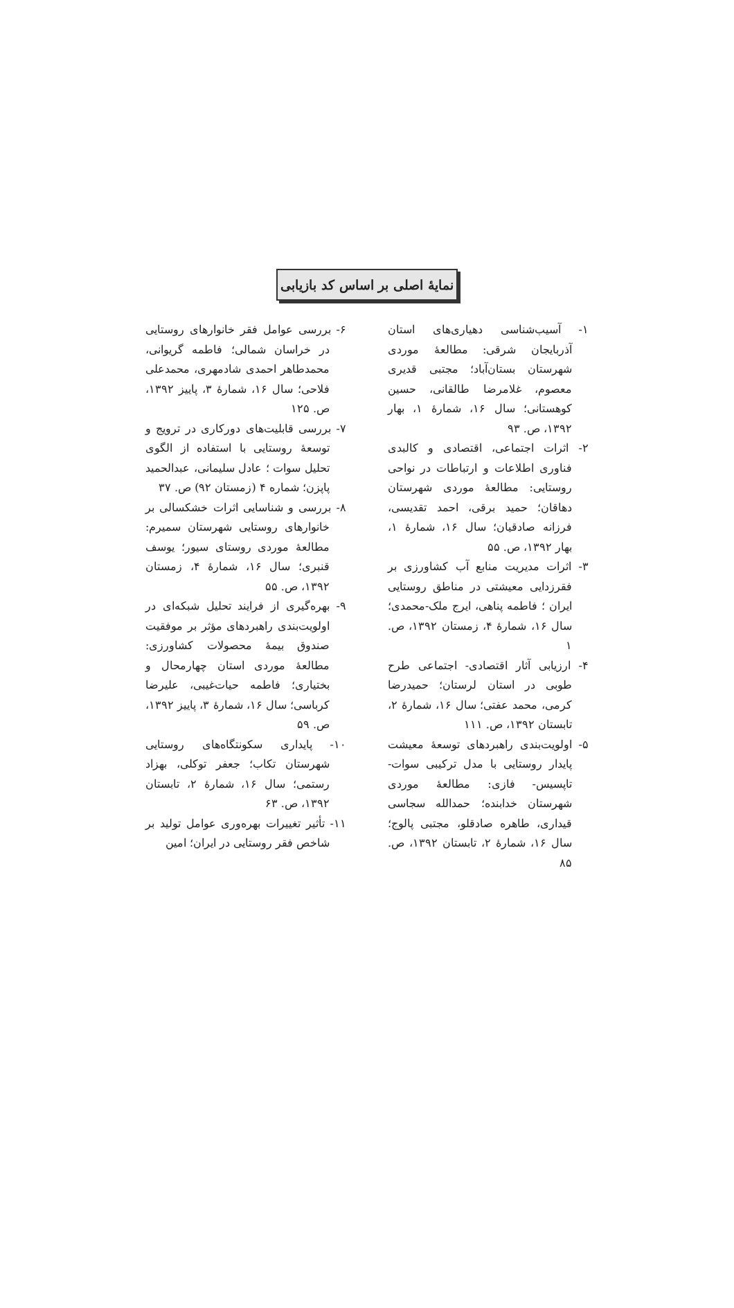نمایهٔ اصلی بر اساس کد بازیابی
۱- آسیب‌شناسی دهیاری‌های استان آذربایجان شرقی: مطالعهٔ موردی شهرستان بستان‌آباد؛ مجتبی قدیری معصوم، غلامرضا طالقانی، حسین کوهستانی؛ سال ۱۶، شمارهٔ ۱، بهار ۱۳۹۲، ص. ۹۳
۲- اثرات اجتماعی، اقتصادی و کالبدی فناوری اطلاعات و ارتباطات در نواحی روستایی: مطالعهٔ موردی شهرستان دهاقان؛ حمید برقی، احمد تقدیسی، فرزانه صادقیان؛ سال ۱۶، شمارهٔ ۱، بهار ۱۳۹۲، ص. ۵۵
۳- اثرات مدیریت منابع آب کشاورزی بر فقرزدایی معیشتی در مناطق روستایی ایران ؛ فاطمه پناهی، ایرج ملک-محمدی؛ سال ۱۶، شمارهٔ ۴، زمستان ۱۳۹۲، ص. ۱
۴- ارزیابی آثار اقتصادی- اجتماعی طرح طوبی در استان لرستان؛ حمیدرضا کرمی، محمد عفتی؛ سال ۱۶، شمارهٔ ۲، تابستان ۱۳۹۲، ص. ۱۱۱
۵- اولویت‌بندی راهبردهای توسعهٔ معیشت پایدار روستایی با مدل ترکیبی سوات-تاپسیس- فازی: مطالعهٔ موردی شهرستان خدابنده؛ حمدالله سجاسی قیداری، طاهره صادقلو، مجتبی پالوج؛ سال ۱۶، شمارهٔ ۲، تابستان ۱۳۹۲، ص. ۸۵
۶- بررسی عوامل فقر خانوارهای روستایی در خراسان شمالی؛ فاطمه گریوانی، محمدطاهر احمدی شادمهری، محمدعلی فلاحی؛ سال ۱۶، شمارهٔ ۳، پاییز ۱۳۹۲، ص. ۱۲۵
۷- بررسی قابلیت‌های دورکاری در ترویج و توسعهٔ روستایی با استفاده از الگوی تحلیل سوات ؛ عادل سلیمانی، عبدالحمید پاپزن؛ شماره ۴ (زمستان ۹۲) ص. ۳۷
۸- بررسی و شناسایی اثرات خشکسالی بر خانوارهای روستایی شهرستان سمیرم: مطالعهٔ موردی روستای سیور؛ یوسف قنبری؛ سال ۱۶، شمارهٔ ۴، زمستان ۱۳۹۲، ص. ۵۵
۹- بهره‌گیری از فرایند تحلیل شبکه‌ای در اولویت‌بندی راهبردهای مؤثر بر موفقیت صندوق بیمهٔ محصولات کشاورزی: مطالعهٔ موردی استان چهارمحال و بختیاری؛ فاطمه حیات‌غیبی، علیرضا کرباسی؛ سال ۱۶، شمارهٔ ۳، پاییز ۱۳۹۲، ص. ۵۹
۱۰- پایداری سکونتگاه‌های روستایی شهرستان تکاب؛ جعفر توکلی، بهزاد رستمی؛ سال ۱۶، شمارهٔ ۲، تابستان ۱۳۹۲، ص. ۶۳
۱۱- تأثیر تغییرات بهره‌وری عوامل تولید بر شاخص فقر روستایی در ایران؛ امین